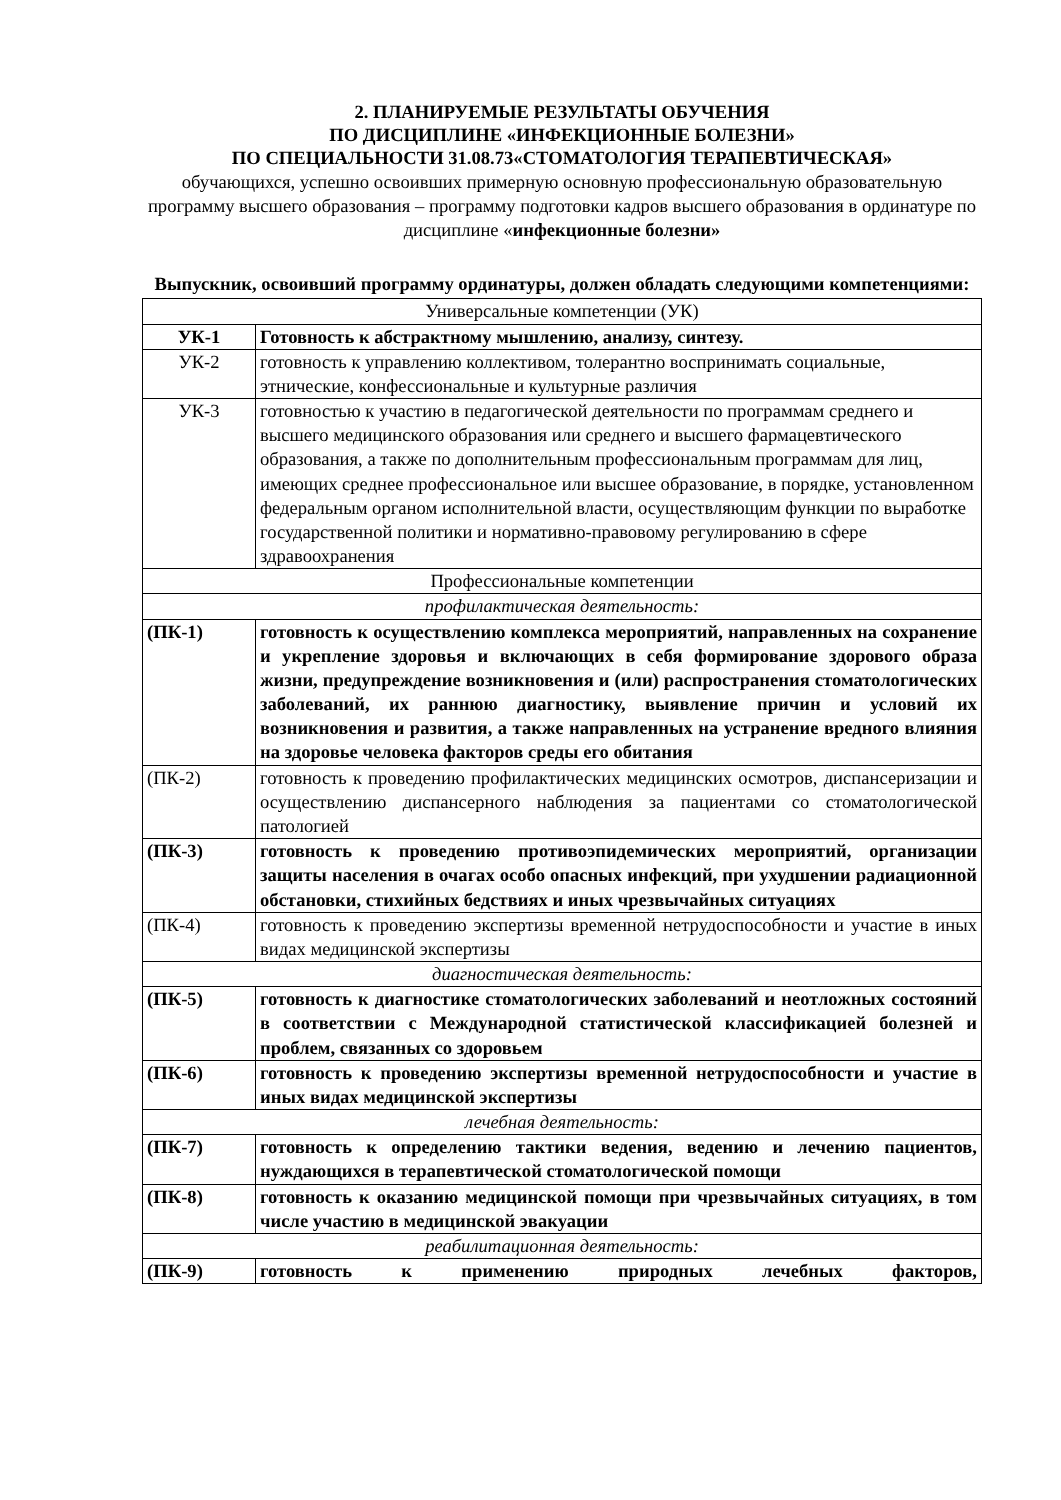2. ПЛАНИРУЕМЫЕ РЕЗУЛЬТАТЫ ОБУЧЕНИЯ
ПО ДИСЦИПЛИНЕ «ИНФЕКЦИОННЫЕ БОЛЕЗНИ»
ПО СПЕЦИАЛЬНОСТИ 31.08.73«СТОМАТОЛОГИЯ ТЕРАПЕВТИЧЕСКАЯ»
обучающихся, успешно освоивших примерную основную профессиональную образовательную программу высшего образования – программу подготовки кадров высшего образования в ординатуре по дисциплине «инфекционные болезни»
Выпускник, освоивший программу ординатуры, должен обладать следующими компетенциями:
| Универсальные компетенции (УК) | |
| УК-1 | Готовность к абстрактному мышлению, анализу, синтезу. |
| УК-2 | готовность к управлению коллективом, толерантно воспринимать социальные, этнические, конфессиональные и культурные различия |
| УК-3 | готовностью к участию в педагогической деятельности по программам среднего и высшего медицинского образования или среднего и высшего фармацевтического образования, а также по дополнительным профессиональным программам для лиц, имеющих среднее профессиональное или высшее образование, в порядке, установленном федеральным органом исполнительной власти, осуществляющим функции по выработке государственной политики и нормативно-правовому регулированию в сфере здравоохранения |
| Профессиональные компетенции | |
| профилактическая деятельность: | |
| (ПК-1) | готовность к осуществлению комплекса мероприятий, направленных на сохранение и укрепление здоровья и включающих в себя формирование здорового образа жизни, предупреждение возникновения и (или) распространения стоматологических заболеваний, их раннюю диагностику, выявление причин и условий их возникновения и развития, а также направленных на устранение вредного влияния на здоровье человека факторов среды его обитания |
| (ПК-2) | готовность к проведению профилактических медицинских осмотров, диспансеризации и осуществлению диспансерного наблюдения за пациентами со стоматологической патологией |
| (ПК-3) | готовность к проведению противоэпидемических мероприятий, организации защиты населения в очагах особо опасных инфекций, при ухудшении радиационной обстановки, стихийных бедствиях и иных чрезвычайных ситуациях |
| (ПК-4) | готовность к проведению экспертизы временной нетрудоспособности и участие в иных видах медицинской экспертизы |
| диагностическая деятельность: | |
| (ПК-5) | готовность к диагностике стоматологических заболеваний и неотложных состояний в соответствии с Международной статистической классификацией болезней и проблем, связанных со здоровьем |
| (ПК-6) | готовность к проведению экспертизы временной нетрудоспособности и участие в иных видах медицинской экспертизы |
| лечебная деятельность: | |
| (ПК-7) | готовность к определению тактики ведения, ведению и лечению пациентов, нуждающихся в терапевтической стоматологической помощи |
| (ПК-8) | готовность к оказанию медицинской помощи при чрезвычайных ситуациях, в том числе участию в медицинской эвакуации |
| реабилитационная деятельность: | |
| (ПК-9) | готовность к применению природных лечебных факторов, |